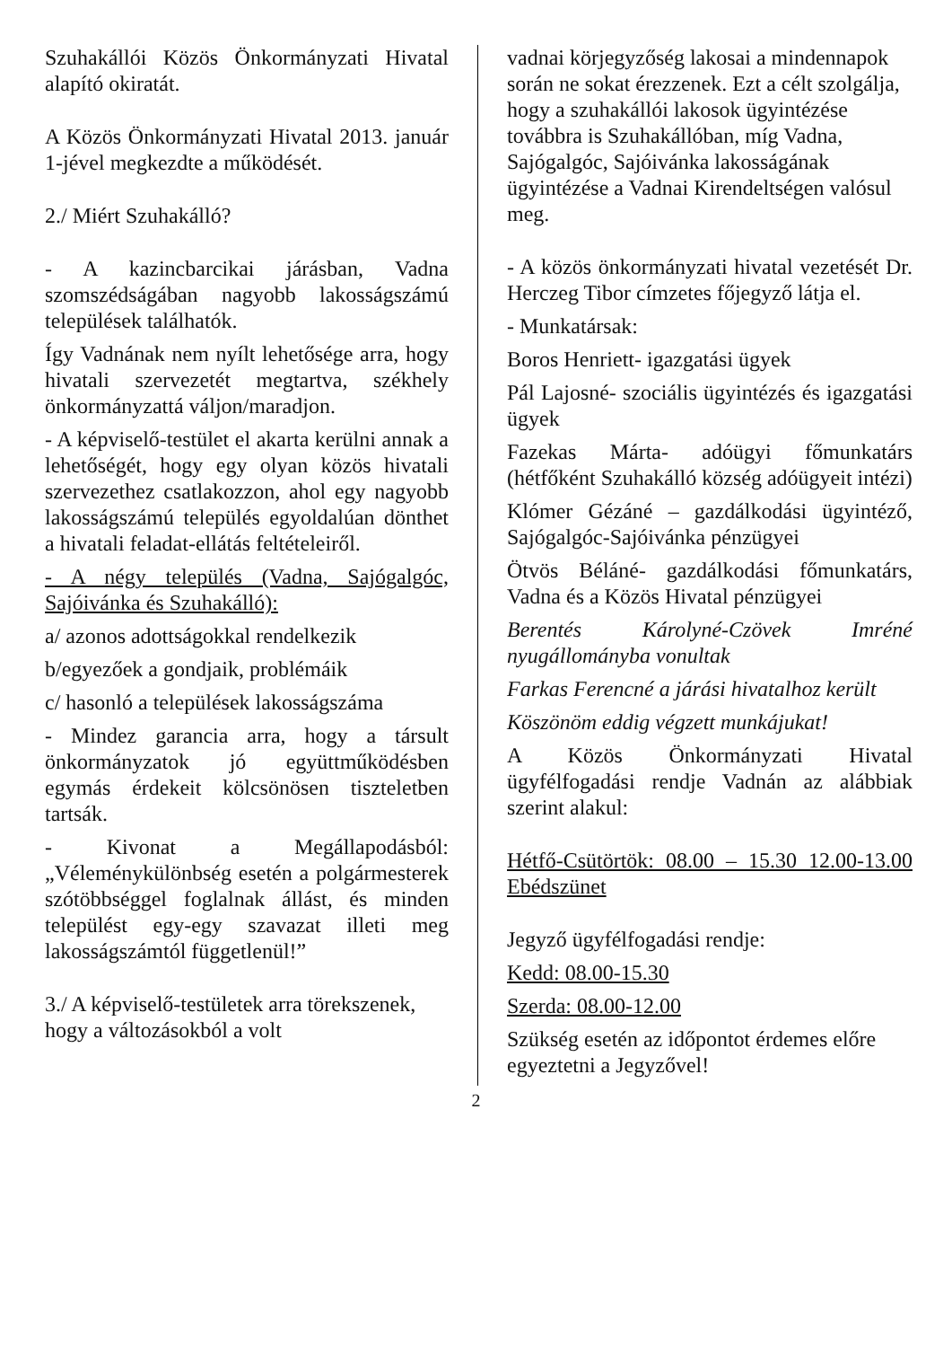Szuhakállói Közös Önkormányzati Hivatal alapító okiratát.
A Közös Önkormányzati Hivatal 2013. január 1-jével megkezdte a működését.
2./ Miért Szuhakálló?
- A kazincbarcikai járásban, Vadna szomszédságában nagyobb lakosságszámú települések találhatók.
Így Vadnának nem nyílt lehetősége arra, hogy hivatali szervezetét megtartva, székhely önkormányzattá váljon/maradjon.
- A képviselő-testület el akarta kerülni annak a lehetőségét, hogy egy olyan közös hivatali szervezethez csatlakozzon, ahol egy nagyobb lakosságszámú település egyoldalúan dönthet a hivatali feladat-ellátás feltételeiről.
- A négy település (Vadna, Sajógalgóc, Sajóivánka és Szuhakálló):
a/ azonos adottságokkal rendelkezik
b/egyezőek a gondjaik, problémáik
c/ hasonló a települések lakosságszáma
- Mindez garancia arra, hogy a társult önkormányzatok jó együttműködésben egymás érdekeit kölcsönösen tiszteletben tartsák.
- Kivonat a Megállapodásból: „Véleménykülönbség esetén a polgármesterek szótöbbséggel foglalnak állást, és minden települést egy-egy szavazat illeti meg lakosságszámtól függetlenül!”
3./ A képviselő-testületek arra törekszenek, hogy a változásokból a volt
vadnai körjegyzőség lakosai a mindennapok során ne sokat érezzenek. Ezt a célt szolgálja, hogy a szuhakállói lakosok ügyintézése továbbra is Szuhakállóban, míg Vadna, Sajógalgóc, Sajóivánka lakosságának ügyintézése a Vadnai Kirendeltségen valósul meg.
- A közös önkormányzati hivatal vezetését Dr. Herczeg Tibor címzetes főjegyző látja el.
- Munkatársak:
Boros Henriett- igazgatási ügyek
Pál Lajosné- szociális ügyintézés és igazgatási ügyek
Fazekas Márta- adóügyi főmunkatárs (hétfőként Szuhakálló község adóügyeit intézi)
Klómer Gézáné – gazdálkodási ügyintéző, Sajógalgóc-Sajóivánka pénzügyei
Ötvös Béláné- gazdálkodási főmunkatárs, Vadna és a Közös Hivatal pénzügyei
Berentés Károlyné-Czövek Imréné nyugállományba vonultak
Farkas Ferencné a járási hivatalhoz került
Köszönöm eddig végzett munkájukat!
A Közös Önkormányzati Hivatal ügyfélfogadási rendje Vadnán az alábbiak szerint alakul:
Hétfő-Csütörtök: 08.00 – 15.30 12.00-13.00 Ebédszünet
Jegyző ügyfélfogadási rendje:
Kedd: 08.00-15.30
Szerda: 08.00-12.00
Szükség esetén az időpontot érdemes előre egyeztetni a Jegyzővel!
2